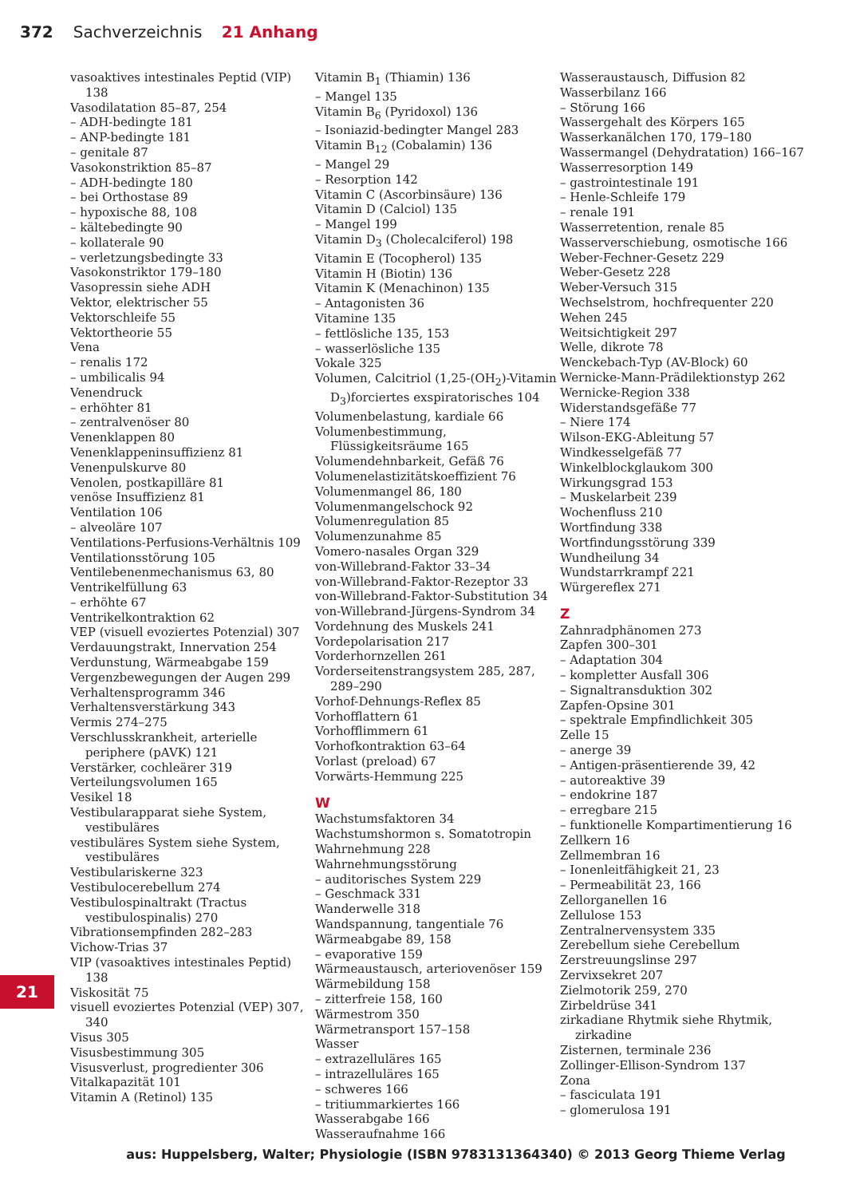372 Sachverzeichnis 21 Anhang
vasoaktives intestinales Peptid (VIP) 138
Vasodilatation 85–87, 254
– ADH-bedingte 181
– ANP-bedingte 181
– genitale 87
Vasokonstriktion 85–87
– ADH-bedingte 180
– bei Orthostase 89
– hypoxische 88, 108
– kältebedingte 90
– kollaterale 90
– verletzungsbedingte 33
Vasokonstriktor 179–180
Vasopressin siehe ADH
Vektor, elektrischer 55
Vektorschleife 55
Vektortheorie 55
Vena
– renalis 172
– umbilicalis 94
Venendruck
– erhöhter 81
– zentralvenöser 80
Venenklappen 80
Venenklappeninsuffizienz 81
Venenpulskurve 80
Venolen, postkapilläre 81
venöse Insuffizienz 81
Ventilation 106
– alveoläre 107
Ventilations-Perfusions-Verhältnis 109
Ventilationsstörung 105
Ventilebenenmechanismus 63, 80
Ventrikelfüllung 63
– erhöhte 67
Ventrikelkontraktion 62
VEP (visuell evoziertes Potenzial) 307
Verdauungstrakt, Innervation 254
Verdunstung, Wärmeabgabe 159
Vergenzbewegungen der Augen 299
Verhaltensprogramm 346
Verhaltensverstärkung 343
Vermis 274–275
Verschlusskrankheit, arterielle periphere (pAVK) 121
Verstärker, cochleärer 319
Verteilungsvolumen 165
Vesikel 18
Vestibularapparat siehe System, vestibuläres
vestibuläres System siehe System, vestibuläres
Vestibulariskerne 323
Vestibulocerebellum 274
Vestibulospinaltrakt (Tractus vestibulospinalis) 270
Vibrationsempfinden 282–283
Vichow-Trias 37
VIP (vasoaktives intestinales Peptid) 138
Viskosität 75
visuell evoziertes Potenzial (VEP) 307, 340
Visus 305
Visusbestimmung 305
Visusverlust, progredienter 306
Vitalkapazität 101
Vitamin A (Retinol) 135
Vitamin B<sub>1</sub> (Thiamin) 136
– Mangel 135
Vitamin B<sub>6</sub> (Pyridoxol) 136
– Isoniazid-bedingter Mangel 283
Vitamin B<sub>12</sub> (Cobalamin) 136
– Mangel 29
– Resorption 142
Vitamin C (Ascorbinsäure) 136
Vitamin D (Calciol) 135
– Mangel 199
Vitamin D<sub>3</sub> (Cholecalciferol) 198
Vitamin E (Tocopherol) 135
Vitamin H (Biotin) 136
Vitamin K (Menachinon) 135
– Antagonisten 36
Vitamine 135
– fettlösliche 135, 153
– wasserlösliche 135
Vokale 325
Volumen, Calcitriol (1,25-(OH<sub>2</sub>)-Vitamin D<sub>3</sub>)forciertes exspiratorisches 104
Volumenbelastung, kardiale 66
Volumenbestimmung, Flüssigkeitsräume 165
Volumendehnbarkeit, Gefäß 76
Volumenelastizitätskoeffizient 76
Volumenmangel 86, 180
Volumenmangelschock 92
Volumenregulation 85
Volumenzunahme 85
Vomero-nasales Organ 329
von-Willebrand-Faktor 33–34
von-Willebrand-Faktor-Rezeptor 33
von-Willebrand-Faktor-Substitution 34
von-Willebrand-Jürgens-Syndrom 34
Vordehnung des Muskels 241
Vordepolarisation 217
Vorderhornzellen 261
Vorderseitenstrangsystem 285, 287, 289–290
Vorhof-Dehnungs-Reflex 85
Vorhofflattern 61
Vorhofflimmern 61
Vorhofkontraktion 63–64
Vorlast (preload) 67
Vorwärts-Hemmung 225
W
Wachstumsfaktoren 34
Wachstumshormon s. Somatotropin
Wahrnehmung 228
Wahrnehmungsstörung
– auditorisches System 229
– Geschmack 331
Wanderwelle 318
Wandspannung, tangentiale 76
Wärmeabgabe 89, 158
– evaporative 159
Wärmeaustausch, arteriovenöser 159
Wärmebildung 158
– zitterfreie 158, 160
Wärmestrom 350
Wärmetransport 157–158
Wasser
– extrazelluläres 165
– intrazelluläres 165
– schweres 166
– tritiummarkiertes 166
Wasserabgabe 166
Wasseraufnahme 166
Wasseraustausch, Diffusion 82
Wasserbilanz 166
– Störung 166
Wassergehalt des Körpers 165
Wasserkanälchen 170, 179–180
Wassermangel (Dehydratation) 166–167
Wasserresorption 149
– gastrointestinale 191
– Henle-Schleife 179
– renale 191
Wasserretention, renale 85
Wasserverschiebung, osmotische 166
Weber-Fechner-Gesetz 229
Weber-Gesetz 228
Weber-Versuch 315
Wechselstrom, hochfrequenter 220
Wehen 245
Weitsichtigkeit 297
Welle, dikrote 78
Wenckebach-Typ (AV-Block) 60
Wernicke-Mann-Prädilektionstyp 262
Wernicke-Region 338
Widerstandsgefäße 77
– Niere 174
Wilson-EKG-Ableitung 57
Windkesselgefäß 77
Winkelblockglaukom 300
Wirkungsgrad 153
– Muskelarbeit 239
Wochenfluss 210
Wortfindung 338
Wortfindungsstörung 339
Wundheilung 34
Wundstarrkrampf 221
Würgereflex 271
Z
Zahnradphänomen 273
Zapfen 300–301
– Adaptation 304
– kompletter Ausfall 306
– Signaltransduktion 302
Zapfen-Opsine 301
– spektrale Empfindlichkeit 305
Zelle 15
– anerge 39
– Antigen-präsentierende 39, 42
– autoreaktive 39
– endokrine 187
– erregbare 215
– funktionelle Kompartimentierung 16
Zellkern 16
Zellmembran 16
– Ionenleitfähigkeit 21, 23
– Permeabilität 23, 166
Zellorganellen 16
Zellulose 153
Zentralnervensystem 335
Zerebellum siehe Cerebellum
Zerstreuungslinse 297
Zervixsekret 207
Zielmotorik 259, 270
Zirbeldrüse 341
zirkadiane Rhytmik siehe Rhytmik, zirkadine
Zisternen, terminale 236
Zollinger-Ellison-Syndrom 137
Zona
– fasciculata 191
– glomerulosa 191
21
aus: Huppelsberg, Walter; Physiologie (ISBN 9783131364340) © 2013 Georg Thieme Verlag